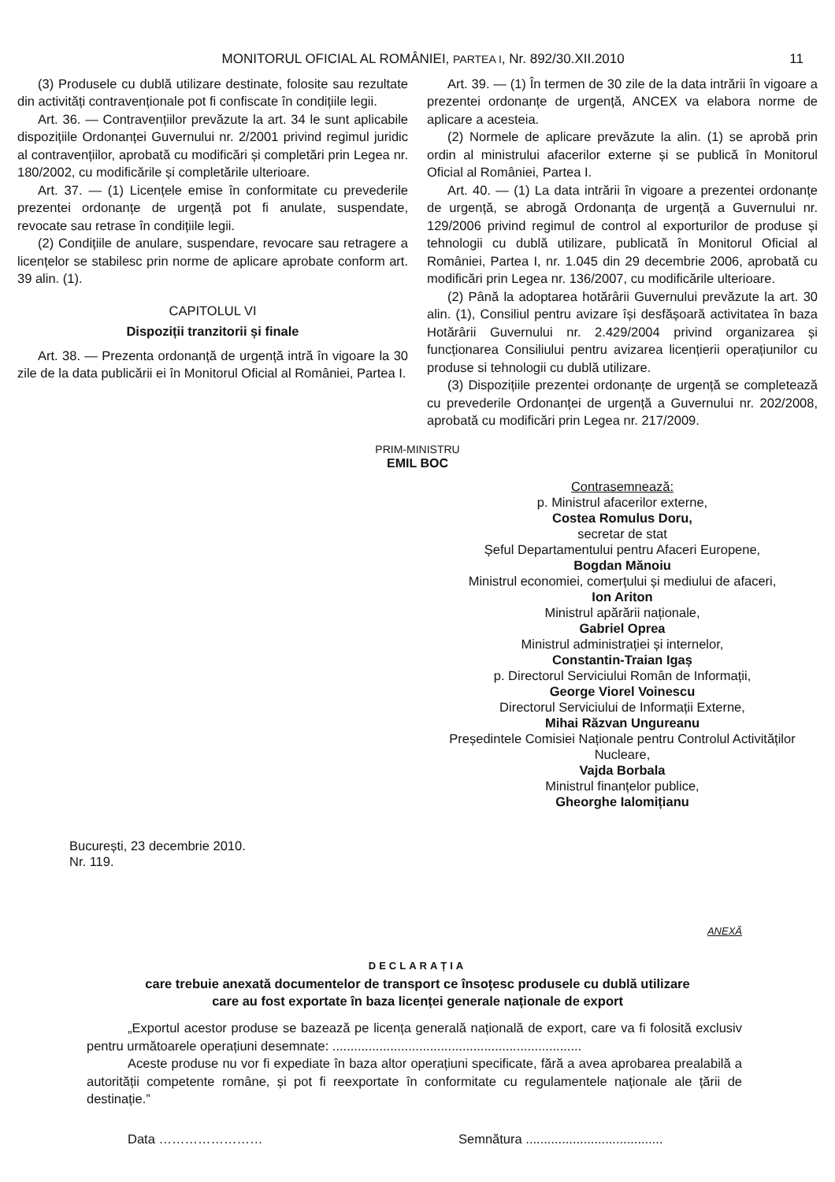MONITORUL OFICIAL AL ROMÂNIEI, PARTEA I, Nr. 892/30.XII.2010
11
(3) Produsele cu dublă utilizare destinate, folosite sau rezultate din activități contravenționale pot fi confiscate în condițiile legii.
Art. 36. — Contravențiilor prevăzute la art. 34 le sunt aplicabile dispozițiile Ordonanței Guvernului nr. 2/2001 privind regimul juridic al contravențiilor, aprobată cu modificări și completări prin Legea nr. 180/2002, cu modificările și completările ulterioare.
Art. 37. — (1) Licențele emise în conformitate cu prevederile prezentei ordonanțe de urgență pot fi anulate, suspendate, revocate sau retrase în condițiile legii.
(2) Condițiile de anulare, suspendare, revocare sau retragere a licențelor se stabilesc prin norme de aplicare aprobate conform art. 39 alin. (1).
CAPITOLUL VI
Dispoziții tranzitorii și finale
Art. 38. — Prezenta ordonanță de urgență intră în vigoare la 30 zile de la data publicării ei în Monitorul Oficial al României, Partea I.
Art. 39. — (1) În termen de 30 zile de la data intrării în vigoare a prezentei ordonanțe de urgență, ANCEX va elabora norme de aplicare a acesteia.
(2) Normele de aplicare prevăzute la alin. (1) se aprobă prin ordin al ministrului afacerilor externe și se publică în Monitorul Oficial al României, Partea I.
Art. 40. — (1) La data intrării în vigoare a prezentei ordonanțe de urgență, se abrogă Ordonanța de urgență a Guvernului nr. 129/2006 privind regimul de control al exporturilor de produse și tehnologii cu dublă utilizare, publicată în Monitorul Oficial al României, Partea I, nr. 1.045 din 29 decembrie 2006, aprobată cu modificări prin Legea nr. 136/2007, cu modificările ulterioare.
(2) Până la adoptarea hotărârii Guvernului prevăzute la art. 30 alin. (1), Consiliul pentru avizare își desfășoară activitatea în baza Hotărârii Guvernului nr. 2.429/2004 privind organizarea și funcționarea Consiliului pentru avizarea licențierii operațiunilor cu produse si tehnologii cu dublă utilizare.
(3) Dispozițiile prezentei ordonanțe de urgență se completează cu prevederile Ordonanței de urgență a Guvernului nr. 202/2008, aprobată cu modificări prin Legea nr. 217/2009.
PRIM-MINISTRU
EMIL BOC
Contrasemnează:
p. Ministrul afacerilor externe,
Costea Romulus Doru,
secretar de stat
Șeful Departamentului pentru Afaceri Europene,
Bogdan Mănoiu
Ministrul economiei, comerțului și mediului de afaceri,
Ion Ariton
Ministrul apărării naționale,
Gabriel Oprea
Ministrul administrației și internelor,
Constantin-Traian Igaș
p. Directorul Serviciului Român de Informații,
George Viorel Voinescu
Directorul Serviciului de Informații Externe,
Mihai Răzvan Ungureanu
Președintele Comisiei Naționale pentru Controlul Activităților Nucleare,
Vajda Borbala
Ministrul finanțelor publice,
Gheorghe Ialomițianu
București, 23 decembrie 2010.
Nr. 119.
ANEXĂ
DECLARAȚIA
care trebuie anexată documentelor de transport ce însoțesc produsele cu dublă utilizare
care au fost exportate în baza licenței generale naționale de export
„Exportul acestor produse se bazează pe licența generală națională de export, care va fi folosită exclusiv pentru următoarele operațiuni desemnate: .....................................................................
Aceste produse nu vor fi expediate în baza altor operațiuni specificate, fără a avea aprobarea prealabilă a autorității competente române, și pot fi reexportate în conformitate cu regulamentele naționale ale țării de destinație.”
Data …………………… Semnătura ......................................